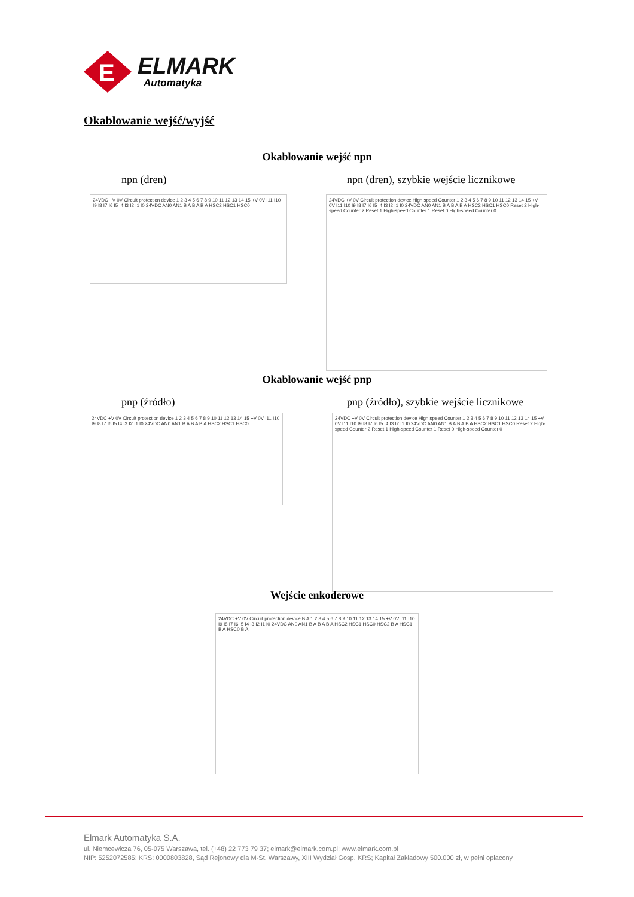E
ELMARK
Automatyka
Okablowanie wejść/wyjść
Okablowanie wejść npn
npn (dren)
npn (dren), szybkie wejście licznikowe
24VDC +V 0V Circuit protection device 1 2 3 4 5 6 7 8 9 10 11 12 13 14 15 +V 0V I11 I10 I9 I8 I7 I6 I5 I4 I3 I2 I1 I0 24VDC AN0 AN1 B A B A B A HSC2 HSC1 HSC0
24VDC +V 0V Circuit protection device High speed Counter 1 2 3 4 5 6 7 8 9 10 11 12 13 14 15 +V 0V I11 I10 I9 I8 I7 I6 I5 I4 I3 I2 I1 I0 24VDC AN0 AN1 B A B A B A HSC2 HSC1 HSC0 Reset 2 High-speed Counter 2 Reset 1 High-speed Counter 1 Reset 0 High-speed Counter 0
Okablowanie wejść pnp
pnp (źródło)
pnp (źródło), szybkie wejście licznikowe
24VDC +V 0V Circuit protection device 1 2 3 4 5 6 7 8 9 10 11 12 13 14 15 +V 0V I11 I10 I9 I8 I7 I6 I5 I4 I3 I2 I1 I0 24VDC AN0 AN1 B A B A B A HSC2 HSC1 HSC0
24VDC +V 0V Circuit protection device High speed Counter 1 2 3 4 5 6 7 8 9 10 11 12 13 14 15 +V 0V I11 I10 I9 I8 I7 I6 I5 I4 I3 I2 I1 I0 24VDC AN0 AN1 B A B A B A HSC2 HSC1 HSC0 Reset 2 High-speed Counter 2 Reset 1 High-speed Counter 1 Reset 0 High-speed Counter 0
Wejście enkoderowe
24VDC +V 0V Circuit protection device B A 1 2 3 4 5 6 7 8 9 10 11 12 13 14 15 +V 0V I11 I10 I9 I8 I7 I6 I5 I4 I3 I2 I1 I0 24VDC AN0 AN1 B A B A B A HSC2 HSC1 HSC0 HSC2 B A HSC1 B A HSC0 B A
Elmark Automatyka S.A.
ul. Niemcewicza 76, 05-075 Warszawa, tel. (+48) 22 773 79 37; elmark@elmark.com.pl; www.elmark.com.pl
NIP: 5252072585; KRS: 0000803828, Sąd Rejonowy dla M-St. Warszawy, XIII Wydział Gosp. KRS; Kapitał Zakładowy 500.000 zł, w pełni opłacony